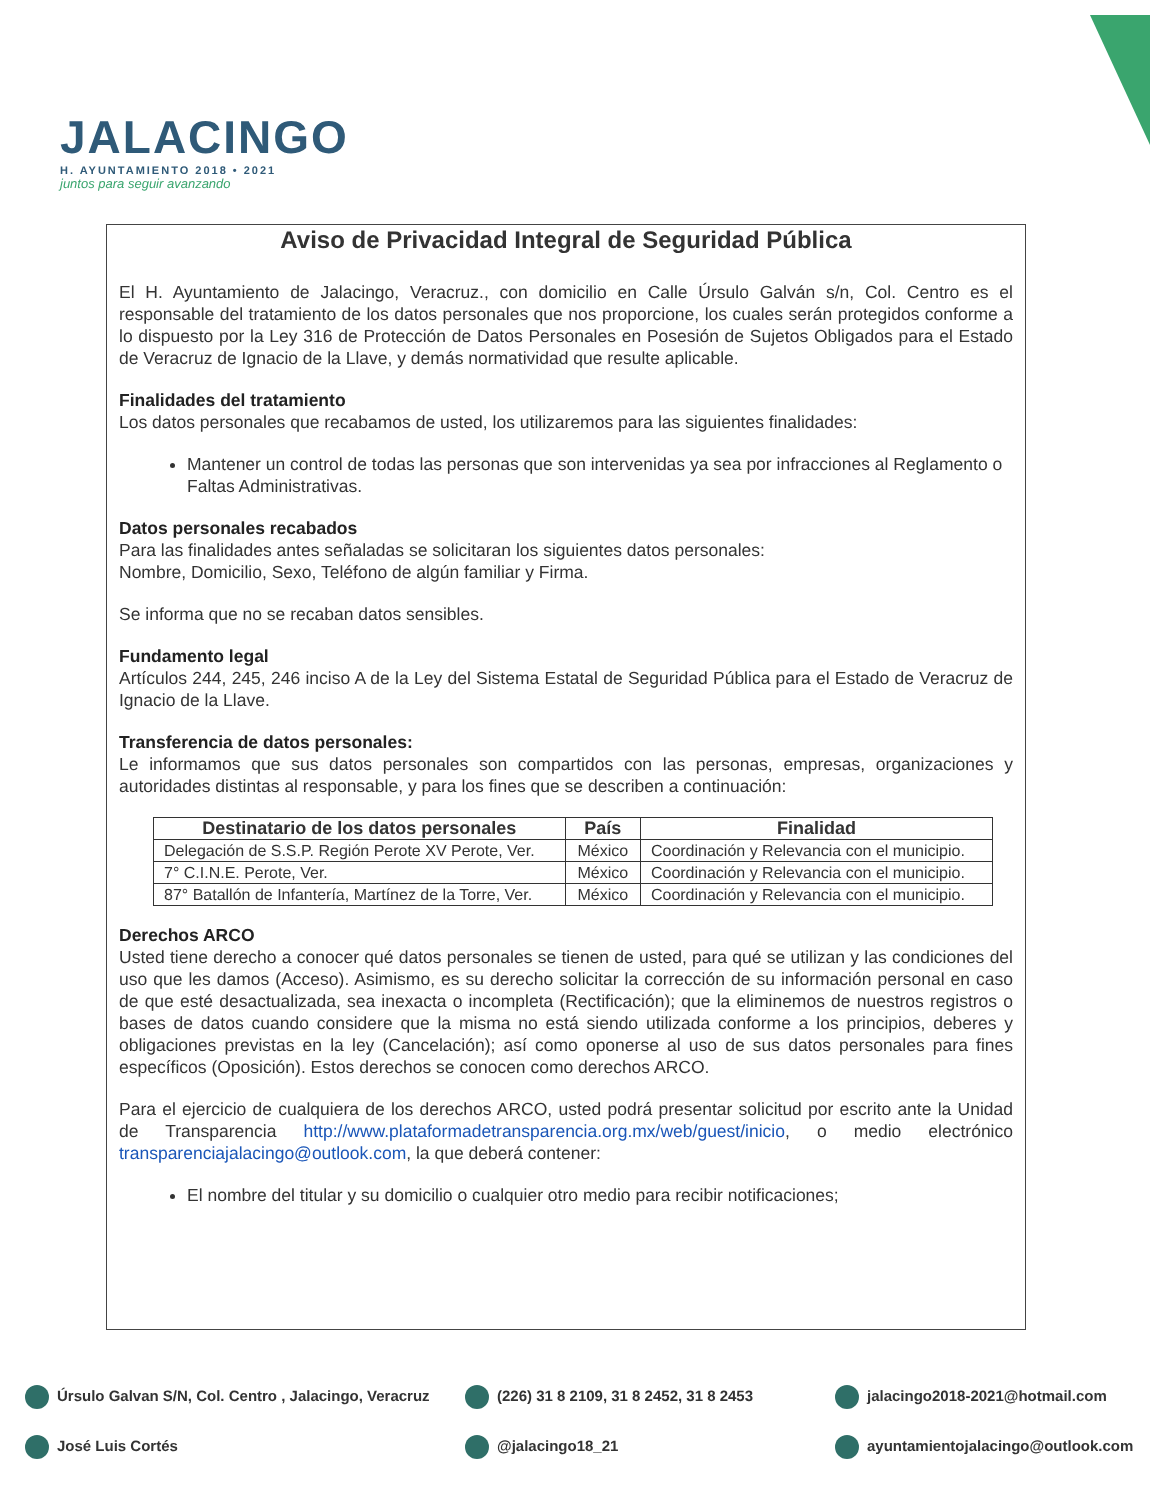JALACINGO
H. AYUNTAMIENTO 2018 • 2021
juntos para seguir avanzando
Aviso de Privacidad Integral de Seguridad Pública
El H. Ayuntamiento de Jalacingo, Veracruz., con domicilio en Calle Úrsulo Galván s/n, Col. Centro es el responsable del tratamiento de los datos personales que nos proporcione, los cuales serán protegidos conforme a lo dispuesto por la Ley 316 de Protección de Datos Personales en Posesión de Sujetos Obligados para el Estado de Veracruz de Ignacio de la Llave, y demás normatividad que resulte aplicable.
Finalidades del tratamiento
Los datos personales que recabamos de usted, los utilizaremos para las siguientes finalidades:
Mantener un control de todas las personas que son intervenidas ya sea por infracciones al Reglamento o Faltas Administrativas.
Datos personales recabados
Para las finalidades antes señaladas se solicitaran los siguientes datos personales:
Nombre, Domicilio, Sexo, Teléfono de algún familiar y Firma.
Se informa que no se recaban datos sensibles.
Fundamento legal
Artículos 244, 245, 246 inciso A de la Ley del Sistema Estatal de Seguridad Pública para el Estado de Veracruz de Ignacio de la Llave.
Transferencia de datos personales:
Le informamos que sus datos personales son compartidos con las personas, empresas, organizaciones y autoridades distintas al responsable, y para los fines que se describen a continuación:
| Destinatario de los datos personales | País | Finalidad |
| --- | --- | --- |
| Delegación de S.S.P. Región Perote XV Perote, Ver. | México | Coordinación y Relevancia con el municipio. |
| 7° C.I.N.E. Perote, Ver. | México | Coordinación y Relevancia con el municipio. |
| 87° Batallón de Infantería, Martínez de la Torre, Ver. | México | Coordinación y Relevancia con el municipio. |
Derechos ARCO
Usted tiene derecho a conocer qué datos personales se tienen de usted, para qué se utilizan y las condiciones del uso que les damos (Acceso). Asimismo, es su derecho solicitar la corrección de su información personal en caso de que esté desactualizada, sea inexacta o incompleta (Rectificación); que la eliminemos de nuestros registros o bases de datos cuando considere que la misma no está siendo utilizada conforme a los principios, deberes y obligaciones previstas en la ley (Cancelación); así como oponerse al uso de sus datos personales para fines específicos (Oposición). Estos derechos se conocen como derechos ARCO.
Para el ejercicio de cualquiera de los derechos ARCO, usted podrá presentar solicitud por escrito ante la Unidad de Transparencia http://www.plataformadetransparencia.org.mx/web/guest/inicio, o medio electrónico transparenciajalacingo@outlook.com, la que deberá contener:
El nombre del titular y su domicilio o cualquier otro medio para recibir notificaciones;
Úrsulo Galvan S/N, Col. Centro , Jalacingo, Veracruz
(226) 31 8 2109, 31 8 2452, 31 8 2453
jalacingo2018-2021@hotmail.com
José Luis Cortés
@jalacingo18_21
ayuntamientojalacingo@outlook.com